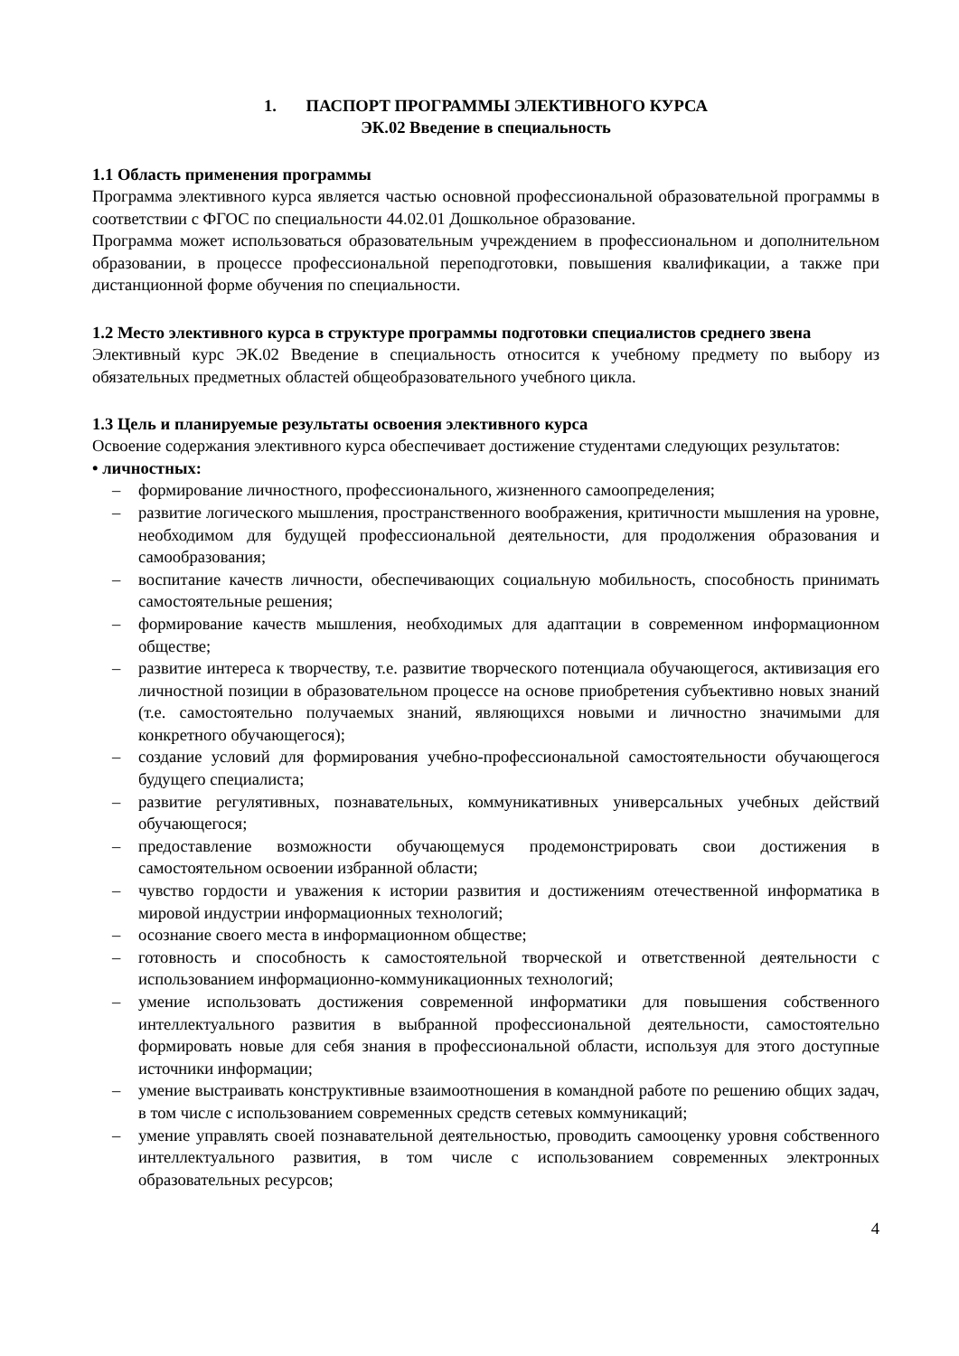1. ПАСПОРТ ПРОГРАММЫ ЭЛЕКТИВНОГО КУРСА
ЭК.02 Введение в специальность
1.1 Область применения программы
Программа элективного курса является частью основной профессиональной образовательной программы в соответствии с ФГОС по специальности 44.02.01 Дошкольное образование.
Программа может использоваться образовательным учреждением в профессиональном и дополнительном образовании, в процессе профессиональной переподготовки, повышения квалификации, а также при дистанционной форме обучения по специальности.
1.2 Место элективного курса в структуре программы подготовки специалистов среднего звена
Элективный курс ЭК.02 Введение в специальность относится к учебному предмету по выбору из обязательных предметных областей общеобразовательного учебного цикла.
1.3 Цель и планируемые результаты освоения элективного курса
Освоение содержания элективного курса обеспечивает достижение студентами следующих результатов:
• личностных:
– формирование личностного, профессионального, жизненного самоопределения;
– развитие логического мышления, пространственного воображения, критичности мышления на уровне, необходимом для будущей профессиональной деятельности, для продолжения образования и самообразования;
– воспитание качеств личности, обеспечивающих социальную мобильность, способность принимать самостоятельные решения;
– формирование качеств мышления, необходимых для адаптации в современном информационном обществе;
– развитие интереса к творчеству, т.е. развитие творческого потенциала обучающегося, активизация его личностной позиции в образовательном процессе на основе приобретения субъективно новых знаний (т.е. самостоятельно получаемых знаний, являющихся новыми и личностно значимыми для конкретного обучающегося);
– создание условий для формирования учебно-профессиональной самостоятельности обучающегося будущего специалиста;
– развитие регулятивных, познавательных, коммуникативных универсальных учебных действий обучающегося;
– предоставление возможности обучающемуся продемонстрировать свои достижения в самостоятельном освоении избранной области;
– чувство гордости и уважения к истории развития и достижениям отечественной информатика в мировой индустрии информационных технологий;
– осознание своего места в информационном обществе;
– готовность и способность к самостоятельной творческой и ответственной деятельности с использованием информационно-коммуникационных технологий;
– умение использовать достижения современной информатики для повышения собственного интеллектуального развития в выбранной профессиональной деятельности, самостоятельно формировать новые для себя знания в профессиональной области, используя для этого доступные источники информации;
– умение выстраивать конструктивные взаимоотношения в командной работе по решению общих задач, в том числе с использованием современных средств сетевых коммуникаций;
– умение управлять своей познавательной деятельностью, проводить самооценку уровня собственного интеллектуального развития, в том числе с использованием современных электронных образовательных ресурсов;
4